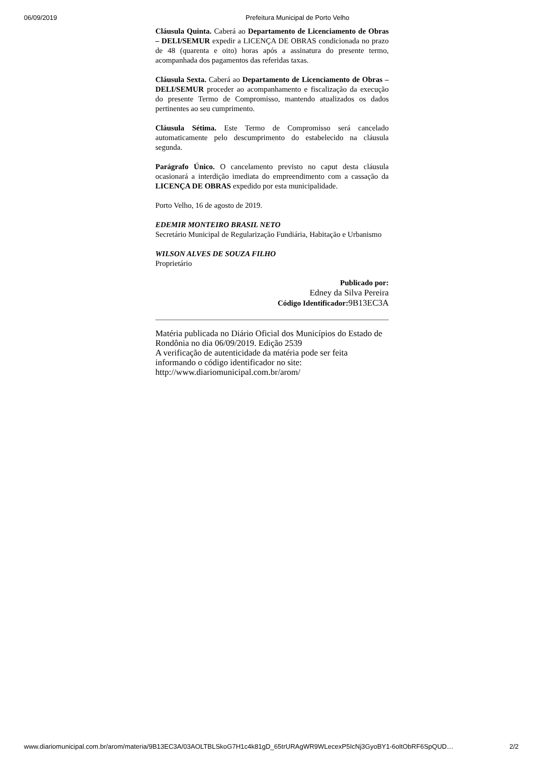06/09/2019 Prefeitura Municipal de Porto Velho
Cláusula Quinta. Caberá ao Departamento de Licenciamento de Obras – DELI/SEMUR expedir a LICENÇA DE OBRAS condicionada no prazo de 48 (quarenta e oito) horas após a assinatura do presente termo, acompanhada dos pagamentos das referidas taxas.
Cláusula Sexta. Caberá ao Departamento de Licenciamento de Obras – DELI/SEMUR proceder ao acompanhamento e fiscalização da execução do presente Termo de Compromisso, mantendo atualizados os dados pertinentes ao seu cumprimento.
Cláusula Sétima. Este Termo de Compromisso será cancelado automaticamente pelo descumprimento do estabelecido na cláusula segunda.
Parágrafo Único. O cancelamento previsto no caput desta cláusula ocasionará a interdição imediata do empreendimento com a cassação da LICENÇA DE OBRAS expedido por esta municipalidade.
Porto Velho, 16 de agosto de 2019.
EDEMIR MONTEIRO BRASIL NETO
Secretário Municipal de Regularização Fundiária, Habitação e Urbanismo
WILSON ALVES DE SOUZA FILHO
Proprietário
Publicado por:
Edney da Silva Pereira
Código Identificador: 9B13EC3A
Matéria publicada no Diário Oficial dos Municípios do Estado de Rondônia no dia 06/09/2019. Edição 2539
A verificação de autenticidade da matéria pode ser feita informando o código identificador no site:
http://www.diariomunicipal.com.br/arom/
www.diariomunicipal.com.br/arom/materia/9B13EC3A/03AOLTBLSkoG7H1c4k81gD_65trURAgWR9WLecexP5IcNj3GyoBY1-6oltObRF6SpQUD… 2/2